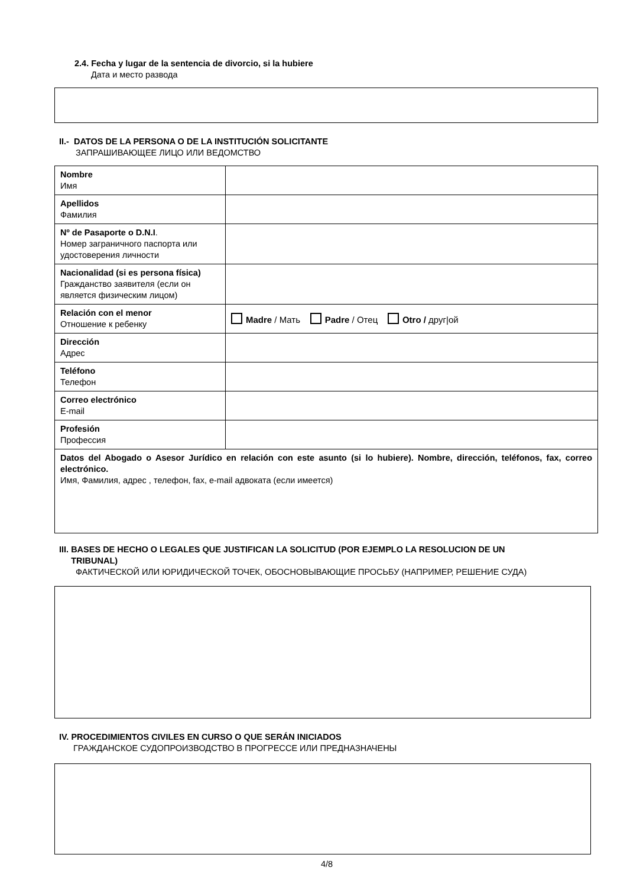2.4. Fecha y lugar de la sentencia de divorcio, si la hubiere
Дата и место развода
II.- DATOS DE LA PERSONA O DE LA INSTITUCIÓN SOLICITANTE
ЗАПРАШИВАЮЩЕЕ ЛИЦО ИЛИ ВЕДОМСТВО
| Nombre Имя | |
| Apellidos Фамилия | |
| Nº de Pasaporte o D.N.I . Номер заграничного паспорта или удостоверения личности | |
| Nacionalidad (si es persona física) Гражданство заявителя (если он является физическим лицом) | |
| Relación con el menor Отношение к ребенку | Madre / Мать Padre / Отец Otro / друг/ой |
| Dirección Адрес | |
| Teléfono Телефон | |
| Correo electrónico E-mail | |
| Profesión Профессия | |
| Datos del Abogado o Asesor Jurídico en relación con este asunto (si lo hubiere). Nombre, dirección, teléfonos, fax, correo electrónico. Имя, Фамилия, адрес , телефон, fax, e-mail адвоката (если имеется) | |
III. BASES DE HECHO O LEGALES QUE JUSTIFICAN LA SOLICITUD (POR EJEMPLO LA RESOLUCION DE UN
TRIBUNAL)
ФАКТИЧЕСКОЙ ИЛИ ЮРИДИЧЕСКОЙ ТОЧЕК, ОБОСНОВЫВАЮЩИЕ ПРОСЬБУ (НАПРИМЕР, РЕШЕНИЕ СУДА)
IV. PROCEDIMIENTOS CIVILES EN CURSO O QUE SERÁN INICIADOS
ГРАЖДАНСКОЕ СУДОПРОИЗВОДСТВО В ПРОГРЕССЕ ИЛИ ПРЕДНАЗНАЧЕНЫ
4/8